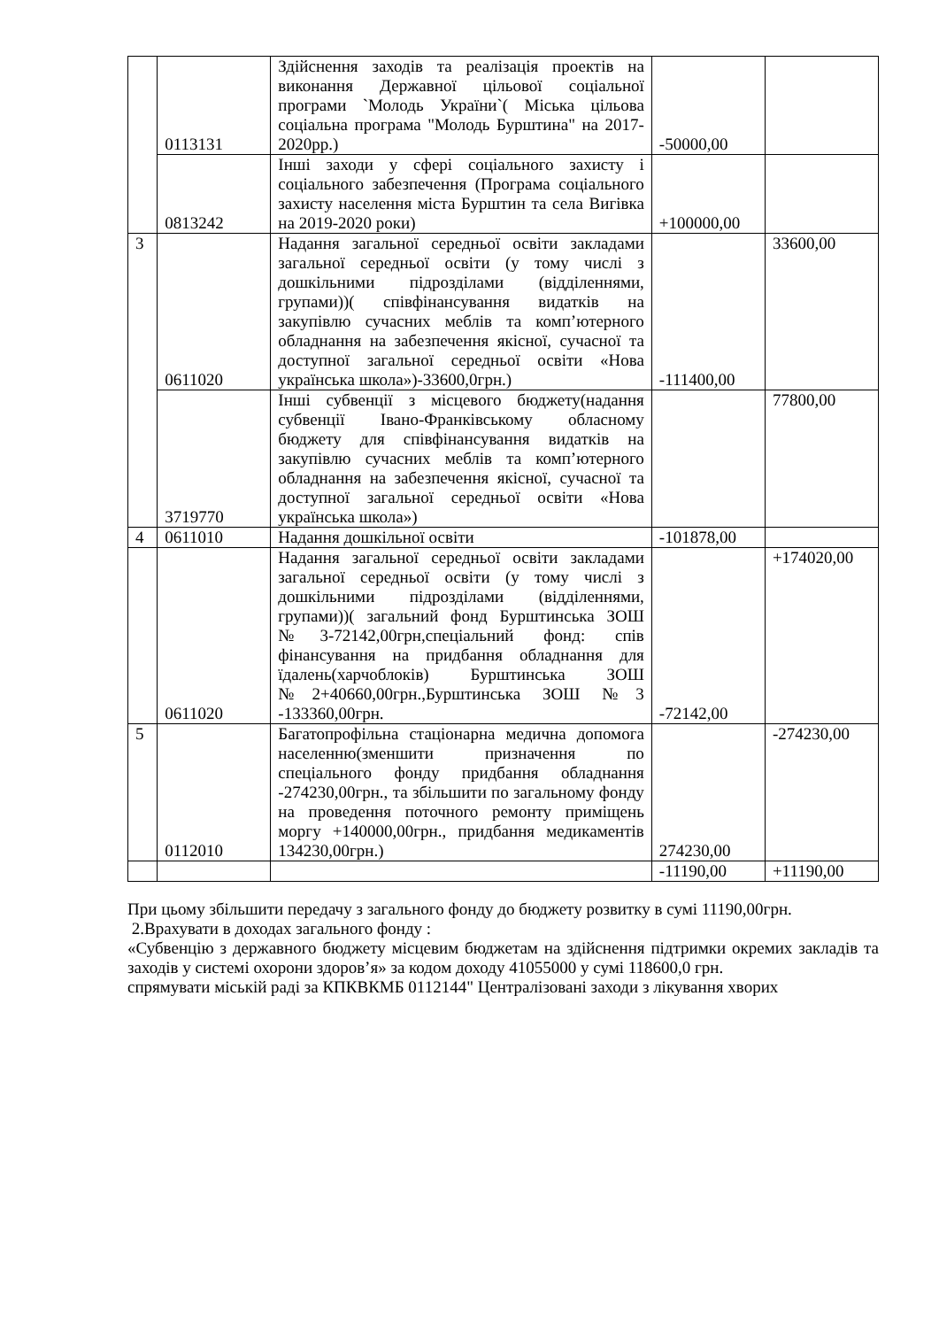| | 0113131 | Здійснення заходів та реалізація проектів на виконання Державної цільової соціальної програми `Молодь України`( Міська цільова соціальна програма "Молодь Бурштина" на 2017-2020рр.) | -50000,00 | |
| | 0813242 | Інші заходи у сфері соціального захисту і соціального забезпечення (Програма соціального захисту населення міста Бурштин та села Вигівка на 2019-2020 роки) | +100000,00 | |
| 3 | 0611020 | Надання загальної середньої освіти закладами загальної середньої освіти (у тому числі з дошкільними підрозділами (відділеннями, групами))( співфінансування видатків на закупівлю сучасних меблів та комп’ютерного обладнання на забезпечення якісної, сучасної та доступної загальної середньої освіти «Нова українська школа»)-33600,0грн.) | -111400,00 | 33600,00 |
| | 3719770 | Інші субвенції з місцевого бюджету(надання субвенції Івано-Франківському обласному бюджету для співфінансування видатків на закупівлю сучасних меблів та комп’ютерного обладнання на забезпечення якісної, сучасної та доступної загальної середньої освіти «Нова українська школа») | | 77800,00 |
| 4 | 0611010 | Надання дошкільної освіти | -101878,00 | |
| | 0611020 | Надання загальної середньої освіти закладами загальної середньої освіти (у тому числі з дошкільними підрозділами (відділеннями, групами))( загальний фонд Бурштинська ЗОШ №3-72142,00грн,спеціальний фонд: спів фінансування на придбання обладнання для їдалень(харчоблоків) Бурштинська ЗОШ №2+40660,00грн.,Бурштинська ЗОШ №3 -133360,00грн. | -72142,00 | +174020,00 |
| 5 | 0112010 | Багатопрофільна стаціонарна медична допомога населенню(зменшити призначення по спеціального фонду придбання обладнання -274230,00грн., та збільшити по загальному фонду на проведення поточного ремонту приміщень моргу +140000,00грн., придбання медикаментів 134230,00грн.) | 274230,00 | -274230,00 |
| | | | -11190,00 | +11190,00 |
При цьому збільшити передачу з загального фонду до бюджету розвитку в сумі 11190,00грн.
2.Врахувати в доходах загального фонду :
«Субвенцію з державного бюджету місцевим бюджетам на здійснення підтримки окремих закладів та заходів у системі охорони здоров’я» за кодом доходу 41055000 у сумі 118600,0 грн.
спрямувати міській раді за КПКВКМБ 0112144" Централізовані заходи з лікування хворих